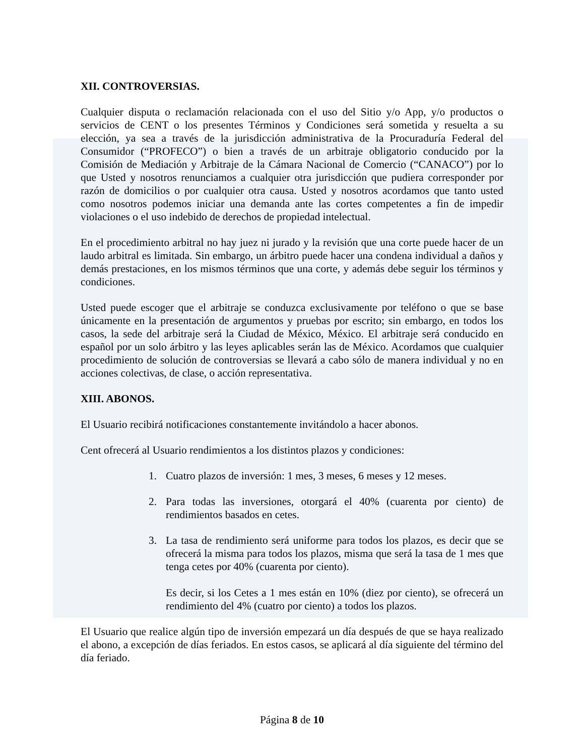XII. CONTROVERSIAS.
Cualquier disputa o reclamación relacionada con el uso del Sitio y/o App, y/o productos o servicios de CENT o los presentes Términos y Condiciones será sometida y resuelta a su elección, ya sea a través de la jurisdicción administrativa de la Procuraduría Federal del Consumidor (“PROFECO”) o bien a través de un arbitraje obligatorio conducido por la Comisión de Mediación y Arbitraje de la Cámara Nacional de Comercio (“CANACO”) por lo que Usted y nosotros renunciamos a cualquier otra jurisdicción que pudiera corresponder por razón de domicilios o por cualquier otra causa. Usted y nosotros acordamos que tanto usted como nosotros podemos iniciar una demanda ante las cortes competentes a fin de impedir violaciones o el uso indebido de derechos de propiedad intelectual.
En el procedimiento arbitral no hay juez ni jurado y la revisión que una corte puede hacer de un laudo arbitral es limitada. Sin embargo, un árbitro puede hacer una condena individual a daños y demás prestaciones, en los mismos términos que una corte, y además debe seguir los términos y condiciones.
Usted puede escoger que el arbitraje se conduzca exclusivamente por teléfono o que se base únicamente en la presentación de argumentos y pruebas por escrito; sin embargo, en todos los casos, la sede del arbitraje será la Ciudad de México, México. El arbitraje será conducido en español por un solo árbitro y las leyes aplicables serán las de México. Acordamos que cualquier procedimiento de solución de controversias se llevará a cabo sólo de manera individual y no en acciones colectivas, de clase, o acción representativa.
XIII. ABONOS.
El Usuario recibirá notificaciones constantemente invitándolo a hacer abonos.
Cent ofrecerá al Usuario rendimientos a los distintos plazos y condiciones:
1. Cuatro plazos de inversión: 1 mes, 3 meses, 6 meses y 12 meses.
2. Para todas las inversiones, otorgará el 40% (cuarenta por ciento) de rendimientos basados en cetes.
3. La tasa de rendimiento será uniforme para todos los plazos, es decir que se ofrecerá la misma para todos los plazos, misma que será la tasa de 1 mes que tenga cetes por 40% (cuarenta por ciento).
Es decir, si los Cetes a 1 mes están en 10% (diez por ciento), se ofrecerá un rendimiento del 4% (cuatro por ciento) a todos los plazos.
El Usuario que realice algún tipo de inversión empezará un día después de que se haya realizado el abono, a excepción de días feriados. En estos casos, se aplicará al día siguiente del término del día feriado.
Página 8 de 10